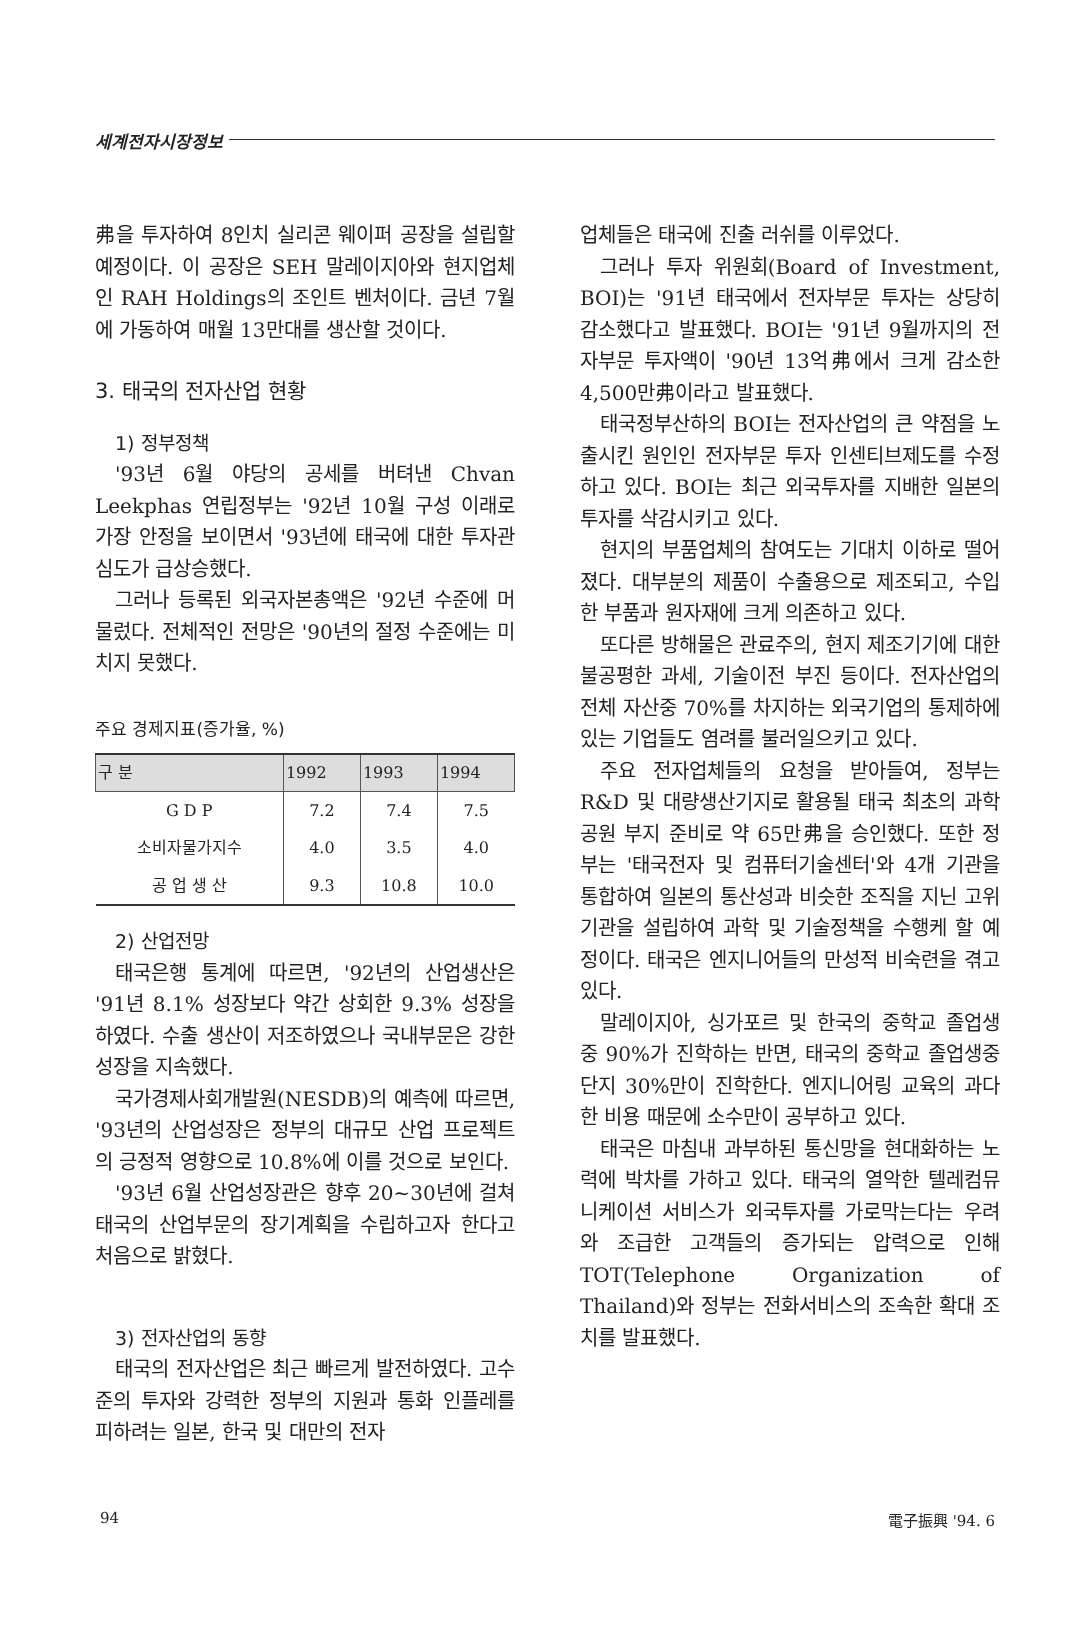세계전자시장정보
弗을 투자하여 8인치 실리콘 웨이퍼 공장을 설립할 예정이다. 이 공장은 SEH 말레이지아와 현지업체인 RAH Holdings의 조인트 벤처이다. 금년 7월에 가동하여 매월 13만대를 생산할 것이다.
3. 태국의 전자산업 현황
1) 정부정책
'93년 6월 야당의 공세를 버텨낸 Chvan Leekphas 연립정부는 '92년 10월 구성 이래로 가장 안정을 보이면서 '93년에 태국에 대한 투자관심도가 급상승했다.
그러나 등록된 외국자본총액은 '92년 수준에 머물렀다. 전체적인 전망은 '90년의 절정 수준에는 미치지 못했다.
주요 경제지표(증가율, %)
| 구 분 | 1992 | 1993 | 1994 |
| --- | --- | --- | --- |
| G D P | 7.2 | 7.4 | 7.5 |
| 소비자물가지수 | 4.0 | 3.5 | 4.0 |
| 공 업 생 산 | 9.3 | 10.8 | 10.0 |
2) 산업전망
태국은행 통계에 따르면, '92년의 산업생산은 '91년 8.1% 성장보다 약간 상회한 9.3% 성장을 하였다. 수출 생산이 저조하였으나 국내부문은 강한 성장을 지속했다.
국가경제사회개발원(NESDB)의 예측에 따르면, '93년의 산업성장은 정부의 대규모 산업 프로젝트의 긍정적 영향으로 10.8%에 이를 것으로 보인다.
'93년 6월 산업성장관은 향후 20~30년에 걸쳐 태국의 산업부문의 장기계획을 수립하고자 한다고 처음으로 밝혔다.
3) 전자산업의 동향
태국의 전자산업은 최근 빠르게 발전하였다. 고수준의 투자와 강력한 정부의 지원과 통화 인플레를 피하려는 일본, 한국 및 대만의 전자
업체들은 태국에 진출 러쉬를 이루었다.
그러나 투자 위원회(Board of Investment, BOI)는 '91년 태국에서 전자부문 투자는 상당히 감소했다고 발표했다. BOI는 '91년 9월까지의 전자부문 투자액이 '90년 13억弗에서 크게 감소한 4,500만弗이라고 발표했다.
태국정부산하의 BOI는 전자산업의 큰 약점을 노출시킨 원인인 전자부문 투자 인센티브제도를 수정하고 있다. BOI는 최근 외국투자를 지배한 일본의 투자를 삭감시키고 있다.
현지의 부품업체의 참여도는 기대치 이하로 떨어졌다. 대부분의 제품이 수출용으로 제조되고, 수입한 부품과 원자재에 크게 의존하고 있다.
또다른 방해물은 관료주의, 현지 제조기기에 대한 불공평한 과세, 기술이전 부진 등이다. 전자산업의 전체 자산중 70%를 차지하는 외국기업의 통제하에 있는 기업들도 염려를 불러일으키고 있다.
주요 전자업체들의 요청을 받아들여, 정부는 R&D 및 대량생산기지로 활용될 태국 최초의 과학공원 부지 준비로 약 65만弗을 승인했다. 또한 정부는 '태국전자 및 컴퓨터기술센터'와 4개 기관을 통합하여 일본의 통산성과 비슷한 조직을 지닌 고위기관을 설립하여 과학 및 기술정책을 수행케 할 예정이다. 태국은 엔지니어들의 만성적 비숙련을 겪고있다.
말레이지아, 싱가포르 및 한국의 중학교 졸업생 중 90%가 진학하는 반면, 태국의 중학교 졸업생중 단지 30%만이 진학한다. 엔지니어링 교육의 과다한 비용 때문에 소수만이 공부하고 있다.
태국은 마침내 과부하된 통신망을 현대화하는 노력에 박차를 가하고 있다. 태국의 열악한 텔레컴뮤니케이션 서비스가 외국투자를 가로막는다는 우려와 조급한 고객들의 증가되는 압력으로 인해 TOT(Telephone Organization of Thailand)와 정부는 전화서비스의 조속한 확대 조치를 발표했다.
94 電子振興 '94. 6